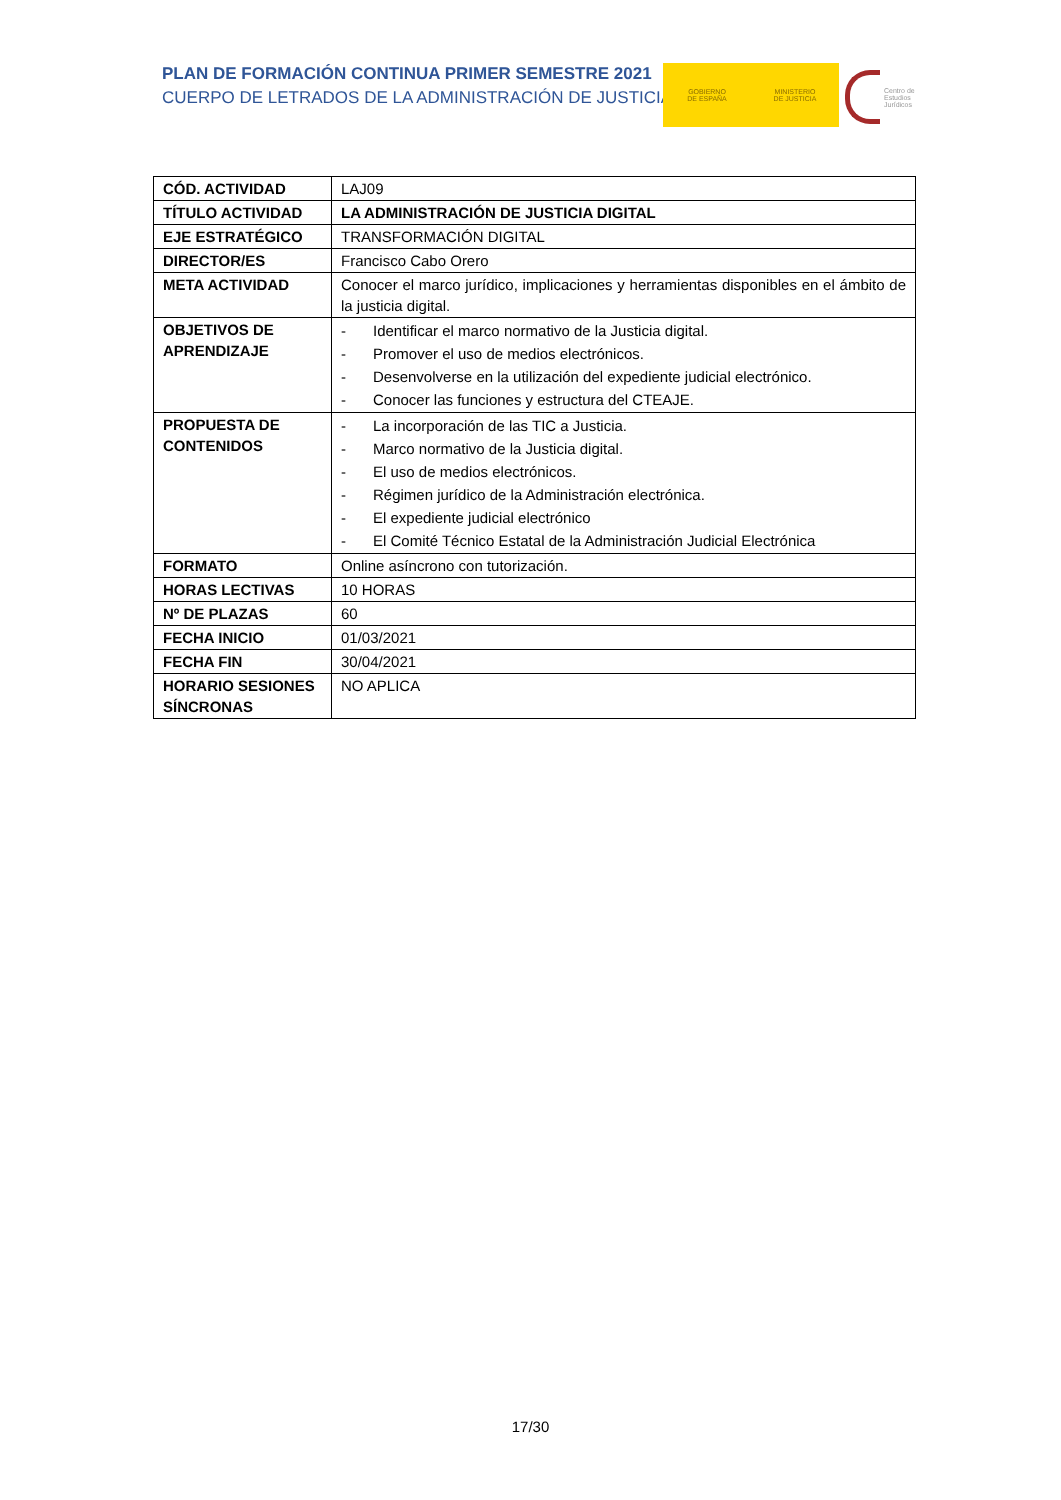PLAN DE FORMACIÓN CONTINUA PRIMER SEMESTRE 2021
CUERPO DE LETRADOS DE LA ADMINISTRACIÓN DE JUSTICIA
GOBIERNO
DE ESPAÑA
MINISTERIO
DE JUSTICIA
Centro de
Estudios
Jurídicos
| CÓD. ACTIVIDAD | LAJ09 |
| TÍTULO ACTIVIDAD | LA ADMINISTRACIÓN DE JUSTICIA DIGITAL |
| EJE ESTRATÉGICO | TRANSFORMACIÓN DIGITAL |
| DIRECTOR/ES | Francisco Cabo Orero |
| META ACTIVIDAD | Conocer el marco jurídico, implicaciones y herramientas disponibles en el ámbito de la justicia digital. |
| OBJETIVOS DE APRENDIZAJE | - Identificar el marco normativo de la Justicia digital. - Promover el uso de medios electrónicos. - Desenvolverse en la utilización del expediente judicial electrónico. - Conocer las funciones y estructura del CTEAJE. |
| PROPUESTA DE CONTENIDOS | - La incorporación de las TIC a Justicia. - Marco normativo de la Justicia digital. - El uso de medios electrónicos. - Régimen jurídico de la Administración electrónica. - El expediente judicial electrónico - El Comité Técnico Estatal de la Administración Judicial Electrónica |
| FORMATO | Online asíncrono con tutorización. |
| HORAS LECTIVAS | 10 HORAS |
| Nº DE PLAZAS | 60 |
| FECHA INICIO | 01/03/2021 |
| FECHA FIN | 30/04/2021 |
| HORARIO SESIONES SÍNCRONAS | NO APLICA |
17/30